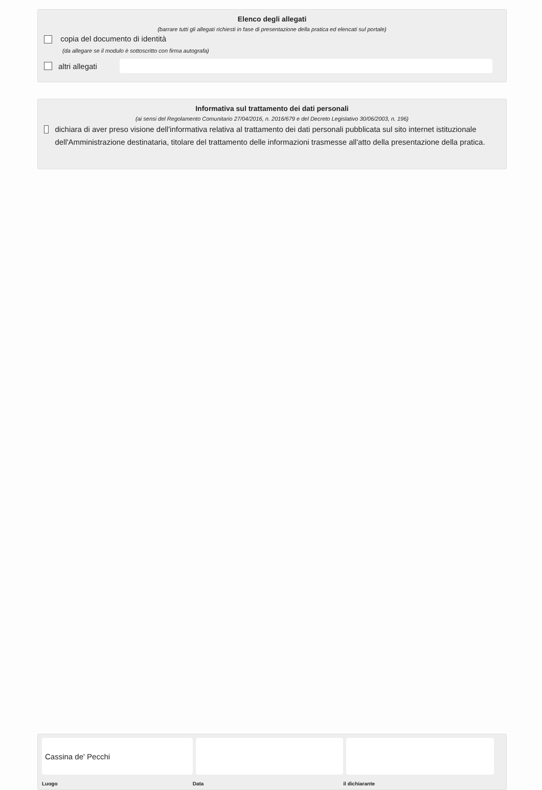Elenco degli allegati
(barrare tutti gli allegati richiesti in fase di presentazione della pratica ed elencati sul portale)
copia del documento di identità
(da allegare se il modulo è sottoscritto con firma autografa)
altri allegati
Informativa sul trattamento dei dati personali
(ai sensi del Regolamento Comunitario 27/04/2016, n. 2016/679 e del Decreto Legislativo 30/06/2003, n. 196)
dichiara di aver preso visione dell'informativa relativa al trattamento dei dati personali pubblicata sul sito internet istituzionale dell'Amministrazione destinataria, titolare del trattamento delle informazioni trasmesse all'atto della presentazione della pratica.
Cassina de' Pecchi
Luogo Data il dichiarante